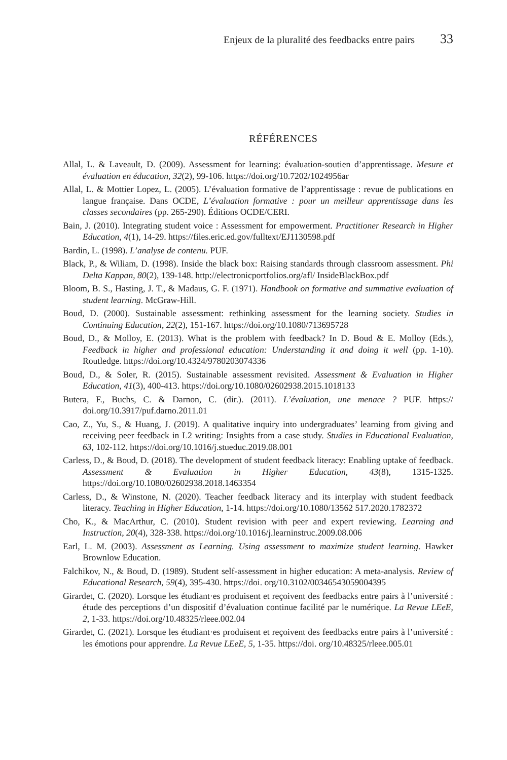Enjeux de la pluralité des feedbacks entre pairs 33
RÉFÉRENCES
Allal, L. & Laveault, D. (2009). Assessment for learning: évaluation-soutien d’apprentissage. Mesure et évaluation en éducation, 32(2), 99-106. https://doi.org/10.7202/1024956ar
Allal, L. & Mottier Lopez, L. (2005). L’évaluation formative de l’apprentissage : revue de publications en langue française. Dans OCDE, L’évaluation formative : pour un meilleur apprentissage dans les classes secondaires (pp. 265-290). Éditions OCDE/CERI.
Bain, J. (2010). Integrating student voice : Assessment for empowerment. Practitioner Research in Higher Education, 4(1), 14-29. https://files.eric.ed.gov/fulltext/EJ1130598.pdf
Bardin, L. (1998). L’analyse de contenu. PUF.
Black, P., & Wiliam, D. (1998). Inside the black box: Raising standards through classroom assessment. Phi Delta Kappan, 80(2), 139-148. http://electronicportfolios.org/afl/ InsideBlackBox.pdf
Bloom, B. S., Hasting, J. T., & Madaus, G. F. (1971). Handbook on formative and summative evaluation of student learning. McGraw-Hill.
Boud, D. (2000). Sustainable assessment: rethinking assessment for the learning society. Studies in Continuing Education, 22(2), 151-167. https://doi.org/10.1080/713695728
Boud, D., & Molloy, E. (2013). What is the problem with feedback? In D. Boud & E. Molloy (Eds.), Feedback in higher and professional education: Understanding it and doing it well (pp. 1-10). Routledge. https://doi.org/10.4324/9780203074336
Boud, D., & Soler, R. (2015). Sustainable assessment revisited. Assessment & Evaluation in Higher Education, 41(3), 400-413. https://doi.org/10.1080/02602938.2015.1018133
Butera, F., Buchs, C. & Darnon, C. (dir.). (2011). L’évaluation, une menace ? PUF. https:// doi.org/10.3917/puf.darno.2011.01
Cao, Z., Yu, S., & Huang, J. (2019). A qualitative inquiry into undergraduates’ learning from giving and receiving peer feedback in L2 writing: Insights from a case study. Studies in Educational Evaluation, 63, 102-112. https://doi.org/10.1016/j.stueduc.2019.08.001
Carless, D., & Boud, D. (2018). The development of student feedback literacy: Enabling uptake of feedback. Assessment & Evaluation in Higher Education, 43(8), 1315-1325. https://doi.org/10.1080/02602938.2018.1463354
Carless, D., & Winstone, N. (2020). Teacher feedback literacy and its interplay with student feedback literacy. Teaching in Higher Education, 1-14. https://doi.org/10.1080/13562 517.2020.1782372
Cho, K., & MacArthur, C. (2010). Student revision with peer and expert reviewing. Learning and Instruction, 20(4), 328-338. https://doi.org/10.1016/j.learninstruc.2009.08.006
Earl, L. M. (2003). Assessment as Learning. Using assessment to maximize student learning. Hawker Brownlow Education.
Falchikov, N., & Boud, D. (1989). Student self-assessment in higher education: A meta-analysis. Review of Educational Research, 59(4), 395-430. https://doi. org/10.3102/00346543059004395
Girardet, C. (2020). Lorsque les étudiant·es produisent et reçoivent des feedbacks entre pairs à l’université : étude des perceptions d’un dispositif d’évaluation continue facilité par le numérique. La Revue LEeE, 2, 1-33. https://doi.org/10.48325/rleee.002.04
Girardet, C. (2021). Lorsque les étudiant·es produisent et reçoivent des feedbacks entre pairs à l’université : les émotions pour apprendre. La Revue LEeE, 5, 1-35. https://doi. org/10.48325/rleee.005.01